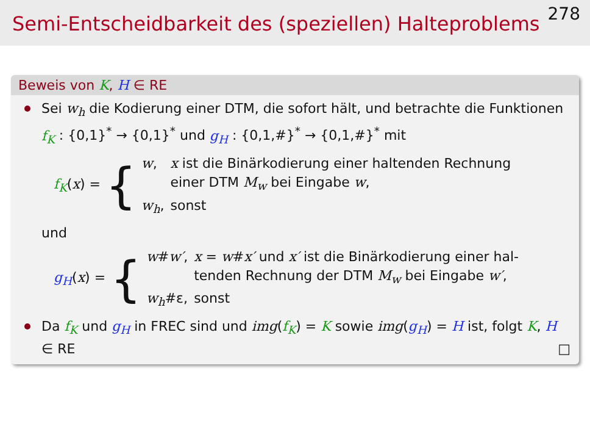Semi-Entscheidbarkeit des (speziellen) Halteproblems
278
Beweis von K, H ∈ RE
Sei w<sub>h</sub> die Kodierung einer DTM, die sofort hält, und betrachte die Funktionen f<sub>K</sub> : {0,1}<sup>*</sup> → {0,1}<sup>*</sup> und g<sub>H</sub> : {0,1,#}<sup>*</sup> → {0,1,#}<sup>*</sup> mit
f<sub>K</sub>(x) = {
| w , | x ist die Binärkodierung einer haltenden Rechnung einer DTM M<sub>w</sub> bei Eingabe w , |
| w<sub>h</sub> , | sonst |
und
g<sub>H</sub>(x) = {
| w # w′ , | x = w # x′ und x′ ist die Binärkodierung einer hal- tenden Rechnung der DTM M<sub>w</sub> bei Eingabe w′ , |
| w<sub>h</sub> #ε, | sonst |
Da f<sub>K</sub> und g<sub>H</sub> in FREC sind und img(f<sub>K</sub>) = K sowie img(g<sub>H</sub>) = H ist, folgt K, H ∈ RE □